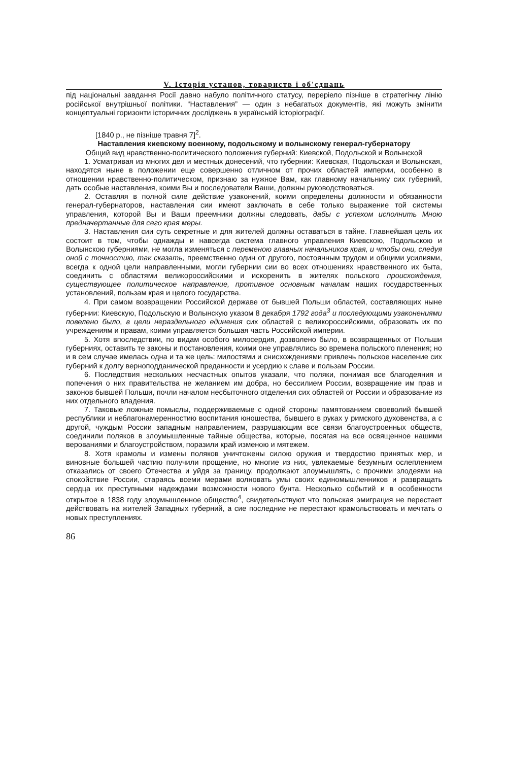V. Історія установ, товариств і об'єднань
під національні завдання Росії давно набуло політичного статусу, переріело пізніше в стратегічну лінію російської внутрішньої політики. “Наставления” — один з небагатьох документів, які можуть змінити концептуальні горизонти історичних досліджень в українській історіографії.
[1840 р., не пізніше травня 7]<sup>2</sup>.
Наставления киевскому военному, подольскому и волынскому генерал-губернатору
Общий вид нравственно-политического положения губерний: Киевской, Подольской и Волынской
1. Усматривая из многих дел и местных донесений, что губернии: Киевская, Подольская и Волынская, находятся ныне в положении еще совершенно отличном от прочих областей империи, особенно в отношении нравственно-политическом, признаю за нужное Вам, как главному начальнику сих губерний, дать особые наставления, коими Вы и последователи Ваши, должны руководствоваться.
2. Оставляя в полной силе действие узаконений, коими определены должности и обязанности генерал-губернаторов, наставления сии имеют заключать в себе только выражение той системы управления, которой Вы и Ваши преемники должны следовать, дабы с успехом исполнить Мною предначертанные для сего края меры.
3. Наставления сии суть секретные и для жителей должны оставаться в тайне. Главнейшая цель их состоит в том, чтобы однажды и навсегда система главного управления Киевскою, Подольскою и Волынскою губерниями, не могла изменяться с переменою главных начальников края, и чтобы они, следуя оной с точностию, так сказать, преемственно один от другого, постоянным трудом и общими усилиями, всегда к одной цели направленными, могли губернии сии во всех отношениях нравственного их быта, соединить с областями великороссийскими и искоренить в жителях польского происхождения, существующее политическое направление, противное основным началам наших государственных установлений, пользам края и целого государства.
4. При самом возвращении Российской державе от бывшей Польши областей, составляющих ныне губернии: Киевскую, Подольскую и Волынскую указом 8 декабря 1792 года<sup>3</sup> и последующими узаконениями повелено было, в цели нераздельного единения сих областей с великороссийскими, образовать их по учреждениям и правам, коими управляется большая часть Российской империи.
5. Хотя впоследствии, по видам особого милосердия, дозволено было, в возвращенных от Польши губерниях, оставить те законы и постановления, коими оне управлялись во времена польского пленения; но и в сем случае имелась одна и та же цель: милостями и снисхождениями привлечь польское население сих губерний к долгу верноподданической преданности и усердию к славе и пользам России.
6. Последствия нескольких несчастных опытов указали, что поляки, понимая все благодеяния и попечения о них правительства не желанием им добра, но бессилием России, возвращение им прав и законов бывшей Польши, почли началом несбыточного отделения сих областей от России и образование из них отдельного владения.
7. Таковые ложные помыслы, поддерживаемые с одной стороны памятованием своеволий бывшей республики и неблагонамеренностию воспитания юношества, бывшего в руках у римского духовенства, а с другой, чуждым России западным направлением, разрушающим все связи благоустроенных обществ, соединили поляков в злоумышленные тайные общества, которые, посягая на все освященное нашими верованиями и благоустройством, поразили край изменою и мятежем.
8. Хотя крамолы и измены поляков уничтожены силою оружия и твердостию принятых мер, и виновные большей частию получили прощение, но многие из них, увлекаемые безумным ослеплением отказались от своего Отечества и уйдя за границу, продолжают злоумышлять, с прочими злодеями на спокойствие России, стараясь всеми мерами волновать умы своих единомышленников и развращать сердца их преступными надеждами возможности нового бунта. Несколько событий и в особенности открытое в 1838 году злоумышленное общество<sup>4</sup>, свидетельствуют что польская эмиграция не перестает действовать на жителей Западных губерний, а сие последние не перестают крамольствовать и мечтать о новых преступлениях.
86